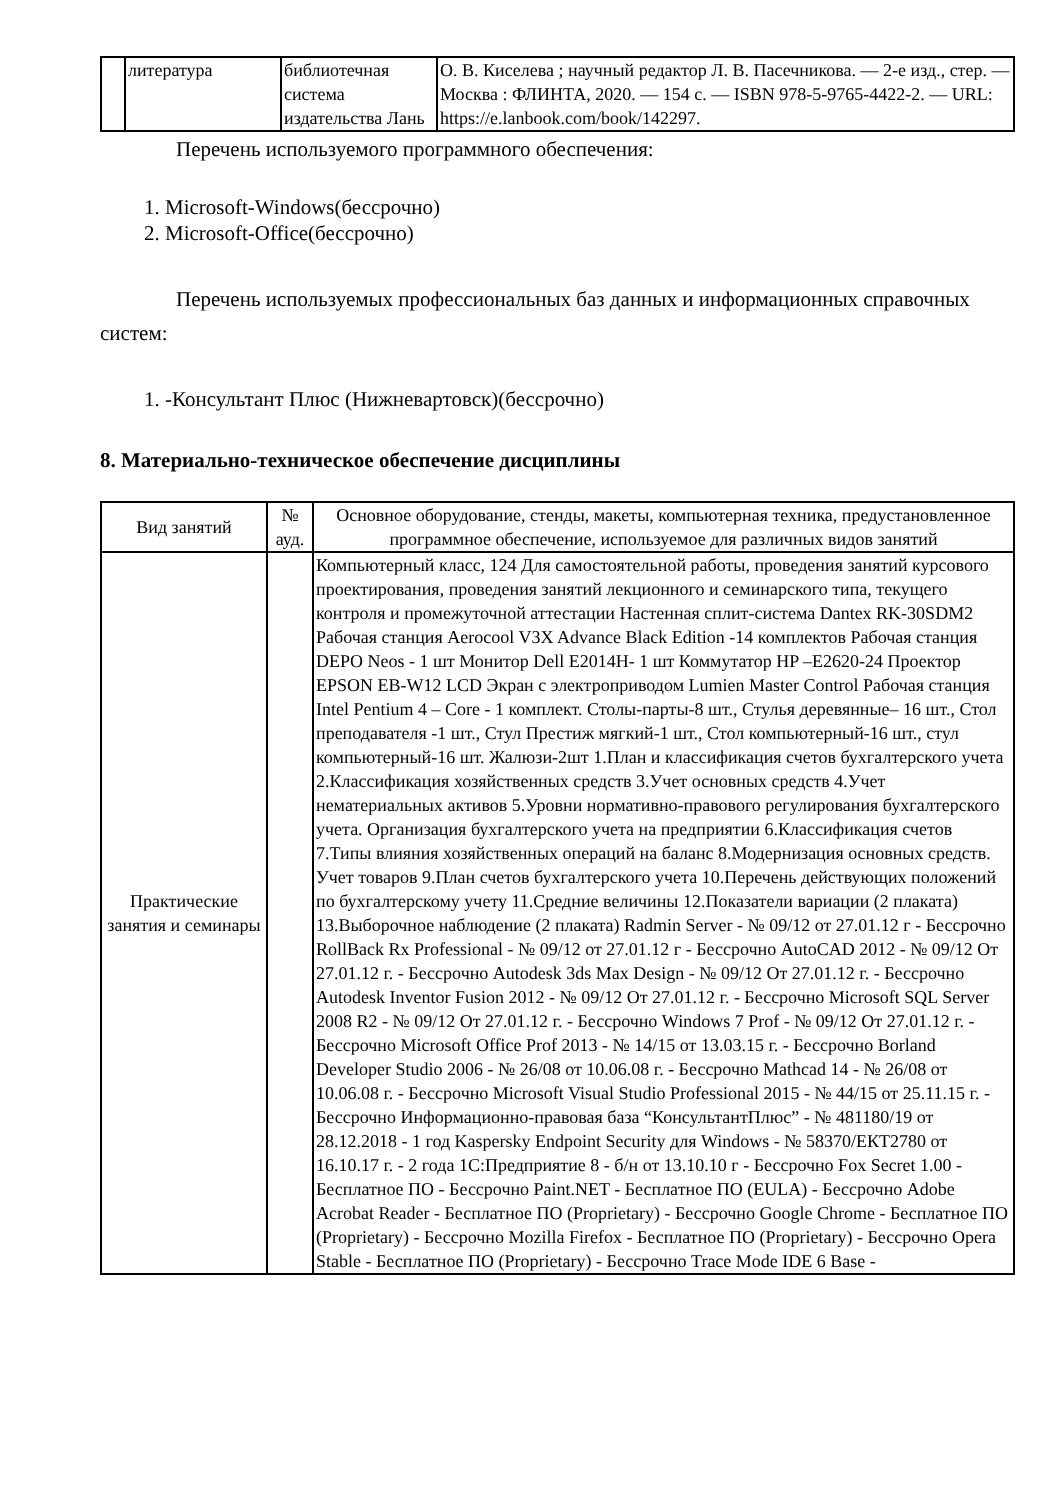| | литература | библиотечная система издательства Лань | О. В. Киселева ; научный редактор Л. В. Пасечникова. — 2-е изд., стер. — Москва : ФЛИНТА, 2020. — 154 с. — ISBN 978-5-9765-4422-2. — URL: https://e.lanbook.com/book/142297. |
Перечень используемого программного обеспечения:
1. Microsoft-Windows(бессрочно)
2. Microsoft-Office(бессрочно)
Перечень используемых профессиональных баз данных и информационных справочных систем:
1. -Консультант Плюс (Нижневартовск)(бессрочно)
8. Материально-техническое обеспечение дисциплины
| Вид занятий | № ауд. | Основное оборудование, стенды, макеты, компьютерная техника, предустановленное программное обеспечение, используемое для различных видов занятий |
| --- | --- | --- |
| Практические занятия и семинары | | Компьютерный класс, 124 Для самостоятельной работы, проведения занятий курсового проектирования, проведения занятий лекционного и семинарского типа, текущего контроля и промежуточной аттестации Настенная сплит-система Dantex RK-30SDM2 Рабочая станция Aerocool V3X Advance Black Edition -14 комплектов Рабочая станция DEPO Neos - 1 шт Монитор Dell E2014H- 1 шт Коммутатор HP –E2620-24 Проектор EPSON EB-W12 LCD Экран с электроприводом Lumien Master Control Рабочая станция Intel Pentium 4 – Core - 1 комплект. Столы-парты-8 шт., Стулья деревянные– 16 шт., Стол преподавателя -1 шт., Стул Престиж мягкий-1 шт., Стол компьютерный-16 шт., стул компьютерный-16 шт. Жалюзи-2шт 1.План и классификация счетов бухгалтерского учета 2.Классификация хозяйственных средств 3.Учет основных средств 4.Учет нематериальных активов 5.Уровни нормативно-правового регулирования бухгалтерского учета. Организация бухгалтерского учета на предприятии 6.Классификация счетов 7.Типы влияния хозяйственных операций на баланс 8.Модернизация основных средств. Учет товаров 9.План счетов бухгалтерского учета 10.Перечень действующих положений по бухгалтерскому учету 11.Средние величины 12.Показатели вариации (2 плаката) 13.Выборочное наблюдение (2 плаката) Radmin Server - № 09/12 от 27.01.12 г - Бессрочно RollBack Rx Professional - № 09/12 от 27.01.12 г - Бессрочно AutoCAD 2012 - № 09/12 От 27.01.12 г. - Бессрочно Autodesk 3ds Max Design - № 09/12 От 27.01.12 г. - Бессрочно Autodesk Inventor Fusion 2012 - № 09/12 От 27.01.12 г. - Бессрочно Microsoft SQL Server 2008 R2 - № 09/12 От 27.01.12 г. - Бессрочно Windows 7 Prof - № 09/12 От 27.01.12 г. - Бессрочно Microsoft Office Prof 2013 - № 14/15 от 13.03.15 г. - Бессрочно Borland Developer Studio 2006 - № 26/08 от 10.06.08 г. - Бессрочно Mathcad 14 - № 26/08 от 10.06.08 г. - Бессрочно Microsoft Visual Studio Professional 2015 - № 44/15 от 25.11.15 г. - Бессрочно Информационно-правовая база “КонсультантПлюс” - № 481180/19 от 28.12.2018 - 1 год Kaspersky Endpoint Security для Windows - № 58370/ЕКТ2780 от 16.10.17 г. - 2 года 1С:Предприятие 8 - б/н от 13.10.10 г - Бессрочно Fox Secret 1.00 - Бесплатное ПО - Бессрочно Paint.NET - Бесплатное ПО (EULA) - Бессрочно Adobe Acrobat Reader - Бесплатное ПО (Proprietary) - Бессрочно Google Chrome - Бесплатное ПО (Proprietary) - Бессрочно Mozilla Firefox - Бесплатное ПО (Proprietary) - Бессрочно Opera Stable - Бесплатное ПО (Proprietary) - Бессрочно Trace Mode IDE 6 Base - |